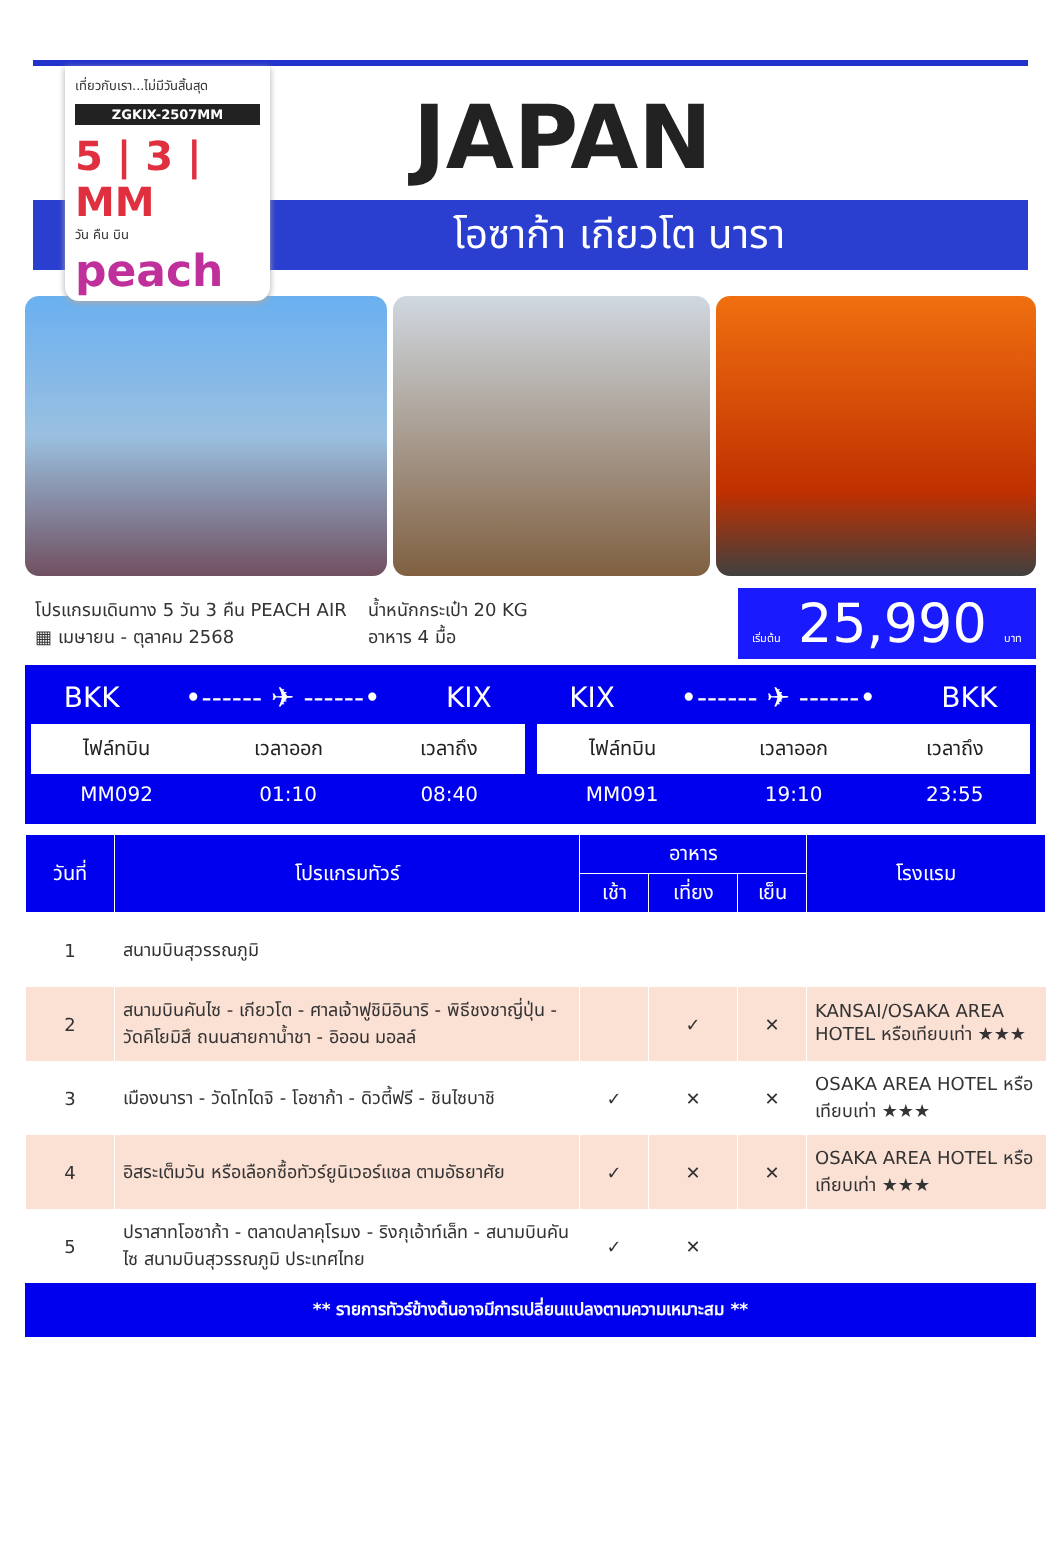เที่ยวกับเรา...ไม่มีวันสิ้นสุด
ZGKIX-2507MM
5 | 3 | MM
วัน คืน บิน
peach
JAPAN
โอซาก้า เกียวโต นารา
โปรแกรมเดินทาง 5 วัน 3 คืน PEACH AIR
▦ เมษายน - ตุลาคม 2568
น้ำหนักกระเป๋า 20 KG
อาหาร 4 มื้อ
เริ่มต้น 25,990 บาท
BKK •------ ✈ ------• KIX
| ไฟล์ทบิน | เวลาออก | เวลาถึง |
| --- | --- | --- |
| MM092 | 01:10 | 08:40 |
KIX •------ ✈ ------• BKK
| ไฟล์ทบิน | เวลาออก | เวลาถึง |
| --- | --- | --- |
| MM091 | 19:10 | 23:55 |
| วันที่ | โปรแกรมทัวร์ | อาหาร | | | โรงแรม |
| --- | --- | --- | --- | --- | --- |
| | | เช้า | เที่ยง | เย็น | |
| 1 | สนามบินสุวรรณภูมิ | | | | |
| 2 | สนามบินคันไซ - เกียวโต - ศาลเจ้าฟูชิมิอินาริ - พิธีชงชาญี่ปุ่น - วัดคิโยมิสึ ถนนสายกาน้ำชา - อิออน มอลล์ | | ✓ | ✕ | KANSAI/OSAKA AREA HOTEL หรือเทียบเท่า ★★★ |
| 3 | เมืองนารา - วัดโทไดจิ - โอซาก้า - ดิวตี้ฟรี - ชินไซบาชิ | ✓ | ✕ | ✕ | OSAKA AREA HOTEL หรือเทียบเท่า ★★★ |
| 4 | อิสระเต็มวัน หรือเลือกซื้อทัวร์ยูนิเวอร์แซล ตามอัธยาศัย | ✓ | ✕ | ✕ | OSAKA AREA HOTEL หรือเทียบเท่า ★★★ |
| 5 | ปราสาทโอซาก้า - ตลาดปลาคุโรมง - ริงกุเอ้าท์เล็ท - สนามบินคันไซ สนามบินสุวรรณภูมิ ประเทศไทย | ✓ | ✕ | | |
** รายการทัวร์ข้างต้นอาจมีการเปลี่ยนแปลงตามความเหมาะสม **